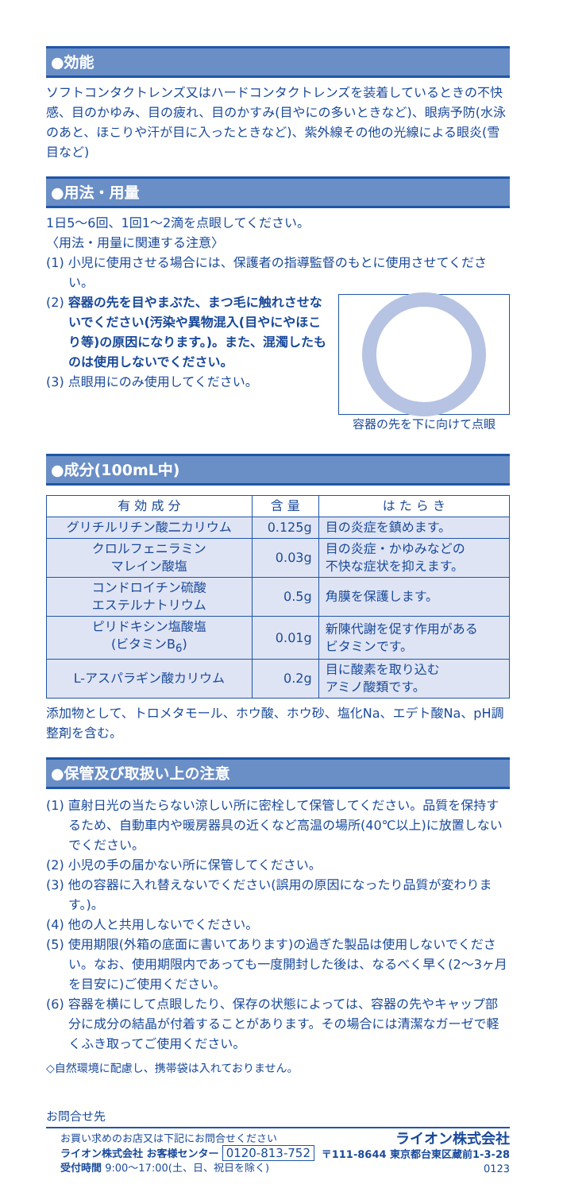●効能
ソフトコンタクトレンズ又はハードコンタクトレンズを装着しているときの不快感、目のかゆみ、目の疲れ、目のかすみ(目やにの多いときなど)、眼病予防(水泳のあと、ほこりや汗が目に入ったときなど)、紫外線その他の光線による眼炎(雪目など)
●用法・用量
1日5〜6回、1回1〜2滴を点眼してください。
〈用法・用量に関連する注意〉
(1) 小児に使用させる場合には、保護者の指導監督のもとに使用させてください。
容器の先を下に向けて点眼
(2) 容器の先を目やまぶた、まつ毛に触れさせないでください(汚染や異物混入(目やにやほこり等)の原因になります。)。また、混濁したものは使用しないでください。
(3) 点眼用にのみ使用してください。
●成分(100mL中)
| 有 効 成 分 | 含 量 | は た ら き |
| --- | --- | --- |
| グリチルリチン酸二カリウム | 0.125g | 目の炎症を鎮めます。 |
| クロルフェニラミン マレイン酸塩 | 0.03g | 目の炎症・かゆみなどの 不快な症状を抑えます。 |
| コンドロイチン硫酸 エステルナトリウム | 0.5g | 角膜を保護します。 |
| ピリドキシン塩酸塩 (ビタミンB<sub>6</sub>) | 0.01g | 新陳代謝を促す作用がある ビタミンです。 |
| L-アスパラギン酸カリウム | 0.2g | 目に酸素を取り込む アミノ酸類です。 |
添加物として、トロメタモール、ホウ酸、ホウ砂、塩化Na、エデト酸Na、pH調整剤を含む。
●保管及び取扱い上の注意
(1) 直射日光の当たらない涼しい所に密栓して保管してください。品質を保持するため、自動車内や暖房器具の近くなど高温の場所(40℃以上)に放置しないでください。
(2) 小児の手の届かない所に保管してください。
(3) 他の容器に入れ替えないでください(誤用の原因になったり品質が変わります。)。
(4) 他の人と共用しないでください。
(5) 使用期限(外箱の底面に書いてあります)の過ぎた製品は使用しないでください。なお、使用期限内であっても一度開封した後は、なるべく早く(2〜3ヶ月を目安に)ご使用ください。
(6) 容器を横にして点眼したり、保存の状態によっては、容器の先やキャップ部分に成分の結晶が付着することがあります。その場合には清潔なガーゼで軽くふき取ってご使用ください。
◇自然環境に配慮し、携帯袋は入れておりません。
お問合せ先
お買い求めのお店又は下記にお問合せください
ライオン株式会社 お客様センター 0120-813-752
受付時間 9:00〜17:00(土、日、祝日を除く)
ライオン株式会社
〒111-8644 東京都台東区蔵前1-3-28
0123